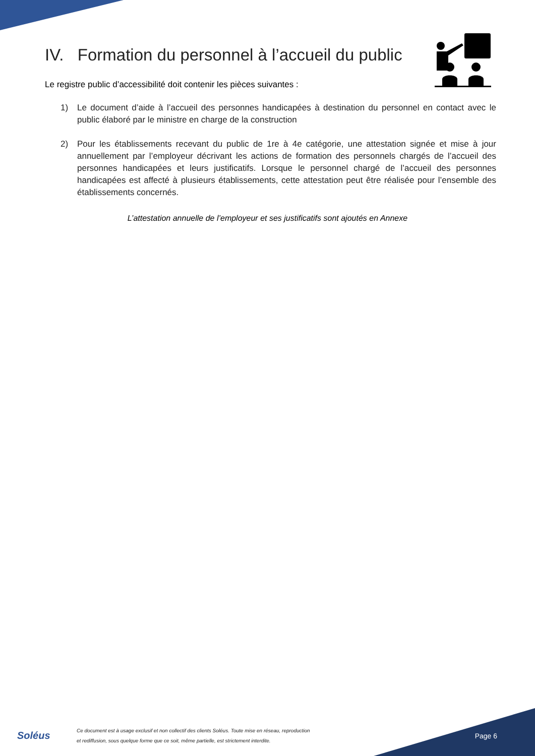IV. Formation du personnel à l’accueil du public
Le registre public d’accessibilité doit contenir les pièces suivantes :
1) Le document d’aide à l’accueil des personnes handicapées à destination du personnel en contact avec le public élaboré par le ministre en charge de la construction
2) Pour les établissements recevant du public de 1re à 4e catégorie, une attestation signée et mise à jour annuellement par l’employeur décrivant les actions de formation des personnels chargés de l’accueil des personnes handicapées et leurs justificatifs. Lorsque le personnel chargé de l’accueil des personnes handicapées est affecté à plusieurs établissements, cette attestation peut être réalisée pour l’ensemble des établissements concernés.
L’attestation annuelle de l’employeur et ses justificatifs sont ajoutés en Annexe
Soléus
Ce document est à usage exclusif et non collectif des clients Soléus. Toute mise en réseau, reproduction
et rediffusion, sous quelque forme que ce soit, même partielle, est strictement interdite.
Page 6